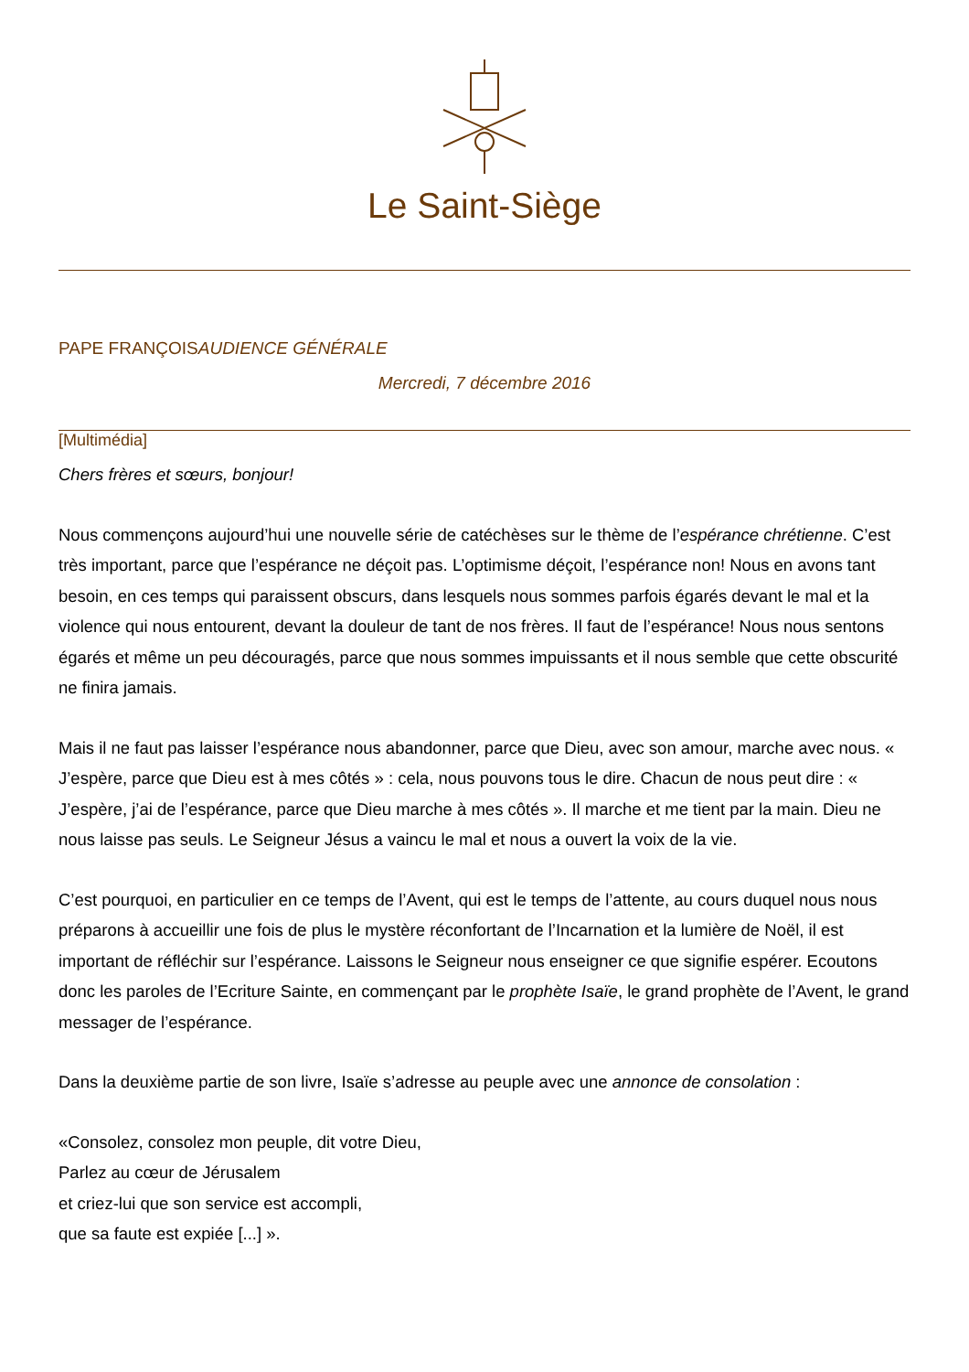Le Saint-Siège
PAPE FRANÇOISAUDIENCE GÉNÉRALE
Mercredi, 7 décembre 2016
[Multimédia]
Chers frères et sœurs, bonjour!
Nous commençons aujourd’hui une nouvelle série de catéchèses sur le thème de l’espérance chrétienne. C’est très important, parce que l’espérance ne déçoit pas. L’optimisme déçoit, l’espérance non! Nous en avons tant besoin, en ces temps qui paraissent obscurs, dans lesquels nous sommes parfois égarés devant le mal et la violence qui nous entourent, devant la douleur de tant de nos frères. Il faut de l’espérance! Nous nous sentons égarés et même un peu découragés, parce que nous sommes impuissants et il nous semble que cette obscurité ne finira jamais.
Mais il ne faut pas laisser l’espérance nous abandonner, parce que Dieu, avec son amour, marche avec nous. « J’espère, parce que Dieu est à mes côtés » : cela, nous pouvons tous le dire. Chacun de nous peut dire : « J’espère, j’ai de l’espérance, parce que Dieu marche à mes côtés ». Il marche et me tient par la main. Dieu ne nous laisse pas seuls. Le Seigneur Jésus a vaincu le mal et nous a ouvert la voix de la vie.
C’est pourquoi, en particulier en ce temps de l’Avent, qui est le temps de l’attente, au cours duquel nous nous préparons à accueillir une fois de plus le mystère réconfortant de l’Incarnation et la lumière de Noël, il est important de réfléchir sur l’espérance. Laissons le Seigneur nous enseigner ce que signifie espérer. Ecoutons donc les paroles de l’Ecriture Sainte, en commençant par le prophète Isaïe, le grand prophète de l’Avent, le grand messager de l’espérance.
Dans la deuxième partie de son livre, Isaïe s’adresse au peuple avec une annonce de consolation :
«Consolez, consolez mon peuple, dit votre Dieu,
Parlez au cœur de Jérusalem
et criez-lui que son service est accompli,
que sa faute est expiée [...] ».